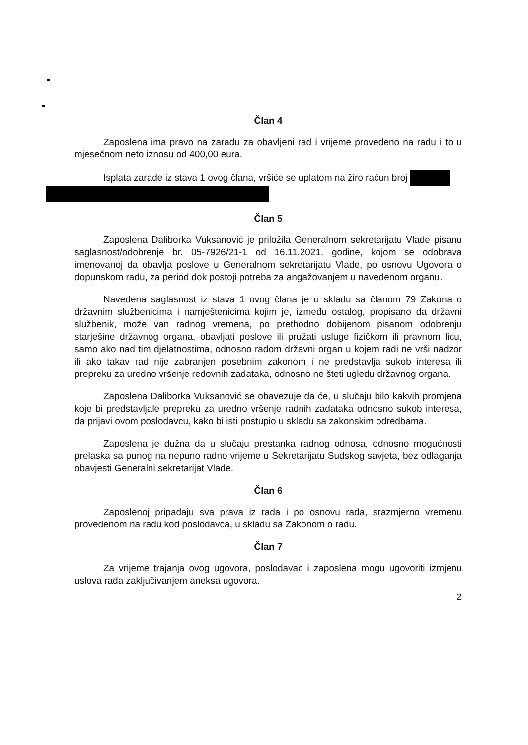Član 4
Zaposlena ima pravo na zaradu za obavljeni rad i vrijeme provedeno na radu i to u mjesečnom neto iznosu od 400,00 eura.
Isplata zarade iz stava 1 ovog člana, vršiće se uplatom na žiro račun broj
Član 5
Zaposlena Daliborka Vuksanović je priložila Generalnom sekretarijatu Vlade pisanu saglasnost/odobrenje br. 05-7926/21-1 od 16.11.2021. godine, kojom se odobrava imenovanoj da obavlja poslove u Generalnom sekretarijatu Vlade, po osnovu Ugovora o dopunskom radu, za period dok postoji potreba za angažovanjem u navedenom organu.
Navedena saglasnost iz stava 1 ovog člana je u skladu sa članom 79 Zakona o državnim službenicima i namještenicima kojim je, između ostalog, propisano da državni službenik, može van radnog vremena, po prethodno dobijenom pisanom odobrenju starješine državnog organa, obavljati poslove ili pružati usluge fizičkom ili pravnom licu, samo ako nad tim djelatnostima, odnosno radom državni organ u kojem radi ne vrši nadzor ili ako takav rad nije zabranjen posebnim zakonom i ne predstavlja sukob interesa ili prepreku za uredno vršenje redovnih zadataka, odnosno ne šteti ugledu državnog organa.
Zaposlena Daliborka Vuksanović se obavezuje da će, u slučaju bilo kakvih promjena koje bi predstavljale prepreku za uredno vršenje radnih zadataka odnosno sukob interesa, da prijavi ovom poslodavcu, kako bi isti postupio u skladu sa zakonskim odredbama.
Zaposlena je dužna da u slučaju prestanka radnog odnosa, odnosno mogućnosti prelaska sa punog na nepuno radno vrijeme u Sekretarijatu Sudskog savjeta, bez odlaganja obavjesti Generalni sekretarijat Vlade.
Član 6
Zaposlenoj pripadaju sva prava iz rada i po osnovu rada, srazmjerno vremenu provedenom na radu kod poslodavca, u skladu sa Zakonom o radu.
Član 7
Za vrijeme trajanja ovog ugovora, poslodavac i zaposlena mogu ugovoriti izmjenu uslova rada zaključivanjem aneksa ugovora.
2